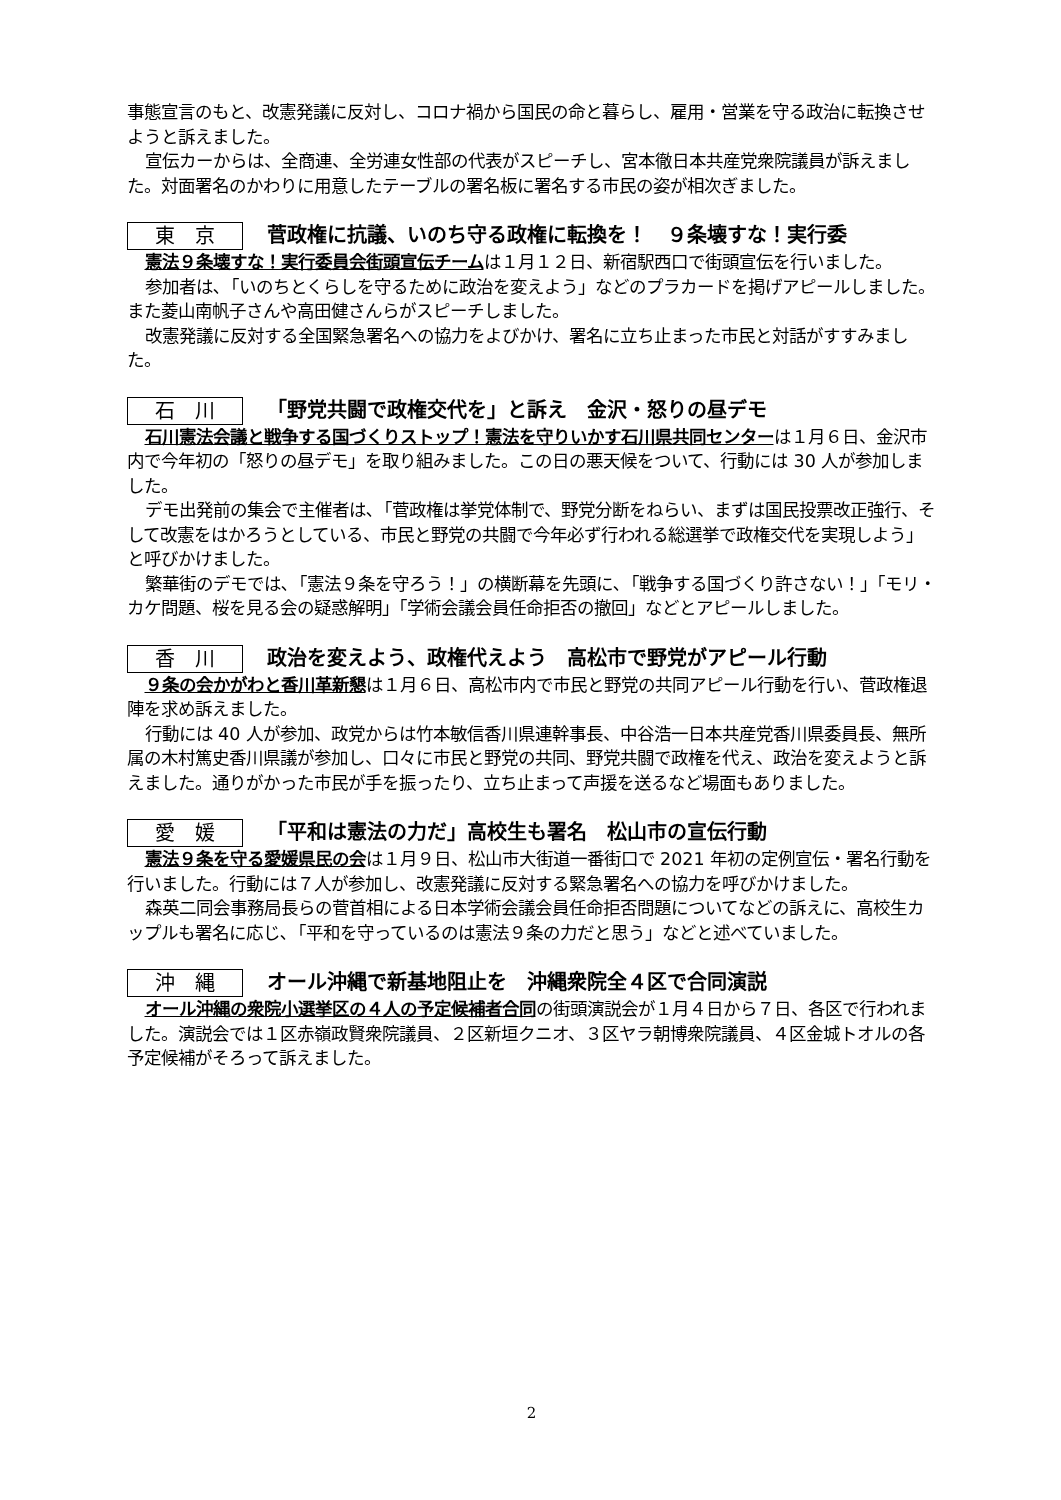事態宣言のもと、改憲発議に反対し、コロナ禍から国民の命と暮らし、雇用・営業を守る政治に転換させようと訴えました。
宣伝カーからは、全商連、全労連女性部の代表がスピーチし、宮本徹日本共産党衆院議員が訴えました。対面署名のかわりに用意したテーブルの署名板に署名する市民の姿が相次ぎました。
東　京 菅政権に抗議、いのち守る政権に転換を！　９条壊すな！実行委
憲法９条壊すな！実行委員会街頭宣伝チームは１月１２日、新宿駅西口で街頭宣伝を行いました。
参加者は､「いのちとくらしを守るために政治を変えよう」などのプラカードを掲げアピールしました。また菱山南帆子さんや高田健さんらがスピーチしました。
改憲発議に反対する全国緊急署名への協力をよびかけ、署名に立ち止まった市民と対話がすすみました。
石　川 「野党共闘で政権交代を」と訴え　金沢・怒りの昼デモ
石川憲法会議と戦争する国づくりストップ！憲法を守りいかす石川県共同センターは１月６日、金沢市内で今年初の「怒りの昼デモ」を取り組みました。この日の悪天候をついて、行動には 30 人が参加しました。
デモ出発前の集会で主催者は､「菅政権は挙党体制で、野党分断をねらい、まずは国民投票改正強行、そして改憲をはかろうとしている、市民と野党の共闘で今年必ず行われる総選挙で政権交代を実現しよう」と呼びかけました。
繁華街のデモでは､「憲法９条を守ろう！」の横断幕を先頭に､「戦争する国づくり許さない！」「モリ・カケ問題、桜を見る会の疑惑解明」「学術会議会員任命拒否の撤回」などとアピールしました。
香　川 政治を変えよう、政権代えよう　高松市で野党がアピール行動
９条の会かがわと香川革新懇は１月６日、高松市内で市民と野党の共同アピール行動を行い、菅政権退陣を求め訴えました。
行動には 40 人が参加、政党からは竹本敏信香川県連幹事長、中谷浩一日本共産党香川県委員長、無所属の木村篤史香川県議が参加し、口々に市民と野党の共同、野党共闘で政権を代え、政治を変えようと訴えました。通りがかった市民が手を振ったり、立ち止まって声援を送るなど場面もありました。
愛　媛 「平和は憲法の力だ」高校生も署名　松山市の宣伝行動
憲法９条を守る愛媛県民の会は１月９日、松山市大街道一番街口で 2021 年初の定例宣伝・署名行動を行いました。行動には７人が参加し、改憲発議に反対する緊急署名への協力を呼びかけました。
森英二同会事務局長らの菅首相による日本学術会議会員任命拒否問題についてなどの訴えに、高校生カップルも署名に応じ､「平和を守っているのは憲法９条の力だと思う」などと述べていました。
沖　縄 オール沖縄で新基地阻止を　沖縄衆院全４区で合同演説
オール沖縄の衆院小選挙区の４人の予定候補者合同の街頭演説会が１月４日から７日、各区で行われました。演説会では１区赤嶺政賢衆院議員、２区新垣クニオ、３区ヤラ朝博衆院議員、４区金城トオルの各予定候補がそろって訴えました。
2